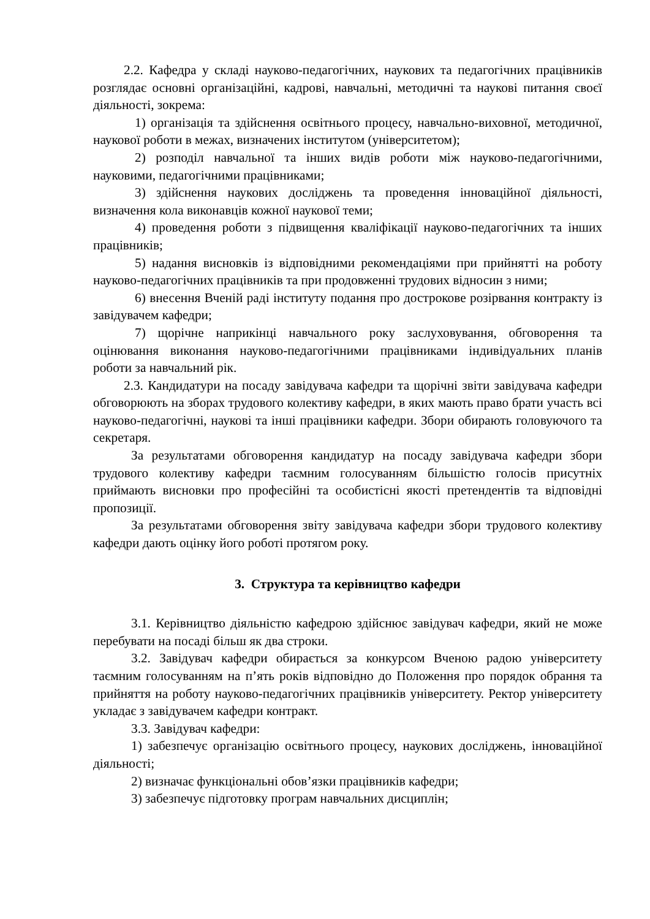2.2. Кафедра у складі науково-педагогічних, наукових та педагогічних працівників розглядає основні організаційні, кадрові, навчальні, методичні та наукові питання своєї діяльності, зокрема:
1) організація та здійснення освітнього процесу, навчально-виховної, методичної, наукової роботи в межах, визначених інститутом (університетом);
2) розподіл навчальної та інших видів роботи між науково-педагогічними, науковими, педагогічними працівниками;
3) здійснення наукових досліджень та проведення інноваційної діяльності, визначення кола виконавців кожної наукової теми;
4) проведення роботи з підвищення кваліфікації науково-педагогічних та інших працівників;
5) надання висновків із відповідними рекомендаціями при прийнятті на роботу науково-педагогічних працівників та при продовженні трудових відносин з ними;
6) внесення Вченій раді інституту подання про дострокове розірвання контракту із завідувачем кафедри;
7) щорічне наприкінці навчального року заслуховування, обговорення та оцінювання виконання науково-педагогічними працівниками індивідуальних планів роботи за навчальний рік.
2.3. Кандидатури на посаду завідувача кафедри та щорічні звіти завідувача кафедри обговорюють на зборах трудового колективу кафедри, в яких мають право брати участь всі науково-педагогічні, наукові та інші працівники кафедри. Збори обирають головуючого та секретаря.
За результатами обговорення кандидатур на посаду завідувача кафедри збори трудового колективу кафедри таємним голосуванням більшістю голосів присутніх приймають висновки про професійні та особистісні якості претендентів та відповідні пропозиції.
За результатами обговорення звіту завідувача кафедри збори трудового колективу кафедри дають оцінку його роботі протягом року.
3. Структура та керівництво кафедри
3.1. Керівництво діяльністю кафедрою здійснює завідувач кафедри, який не може перебувати на посаді більш як два строки.
3.2. Завідувач кафедри обирається за конкурсом Вченою радою університету таємним голосуванням на п’ять років відповідно до Положення про порядок обрання та прийняття на роботу науково-педагогічних працівників університету. Ректор університету укладає з завідувачем кафедри контракт.
3.3. Завідувач кафедри:
1) забезпечує організацію освітнього процесу, наукових досліджень, інноваційної діяльності;
2) визначає функціональні обов’язки працівників кафедри;
3) забезпечує підготовку програм навчальних дисциплін;